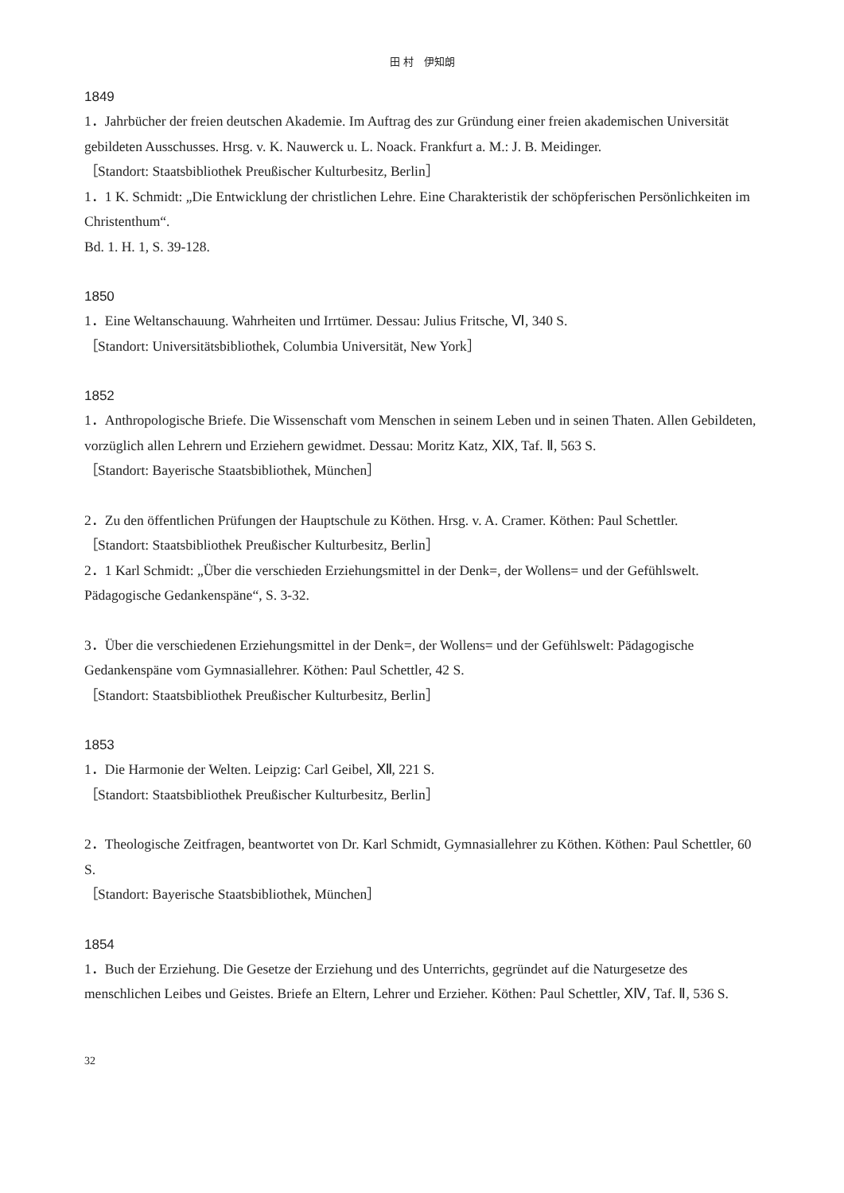田 村　伊知朗
1849
1．Jahrbücher der freien deutschen Akademie. Im Auftrag des zur Gründung einer freien akademischen Universität gebildeten Ausschusses. Hrsg. v. K. Nauwerck u. L. Noack. Frankfurt a. M.: J. B. Meidinger.
［Standort: Staatsbibliothek Preußischer Kulturbesitz, Berlin］
1．1 K. Schmidt: „Die Entwicklung der christlichen Lehre. Eine Charakteristik der schöpferischen Persönlichkeiten im Christenthum“.
Bd. 1. H. 1, S. 39-128.
1850
1．Eine Weltanschauung. Wahrheiten und Irrtümer. Dessau: Julius Fritsche, Ⅵ, 340 S.
［Standort: Universitätsbibliothek, Columbia Universität, New York］
1852
1．Anthropologische Briefe. Die Wissenschaft vom Menschen in seinem Leben und in seinen Thaten. Allen Gebildeten, vorzüglich allen Lehrern und Erziehern gewidmet. Dessau: Moritz Katz, ⅩⅨ, Taf. Ⅱ, 563 S.
［Standort: Bayerische Staatsbibliothek, München］
2．Zu den öffentlichen Prüfungen der Hauptschule zu Köthen. Hrsg. v. A. Cramer. Köthen: Paul Schettler.
［Standort: Staatsbibliothek Preußischer Kulturbesitz, Berlin］
2．1 Karl Schmidt: „Über die verschieden Erziehungsmittel in der Denk=, der Wollens= und der Gefühlswelt. Pädagogische Gedankenspäne“, S. 3-32.
3．Über die verschiedenen Erziehungsmittel in der Denk=, der Wollens= und der Gefühlswelt: Pädagogische Gedankenspäne vom Gymnasiallehrer. Köthen: Paul Schettler, 42 S.
［Standort: Staatsbibliothek Preußischer Kulturbesitz, Berlin］
1853
1．Die Harmonie der Welten. Leipzig: Carl Geibel, Ⅻ, 221 S.
［Standort: Staatsbibliothek Preußischer Kulturbesitz, Berlin］
2．Theologische Zeitfragen, beantwortet von Dr. Karl Schmidt, Gymnasiallehrer zu Köthen. Köthen: Paul Schettler, 60 S.
［Standort: Bayerische Staatsbibliothek, München］
1854
1．Buch der Erziehung. Die Gesetze der Erziehung und des Unterrichts, gegründet auf die Naturgesetze des menschlichen Leibes und Geistes. Briefe an Eltern, Lehrer und Erzieher. Köthen: Paul Schettler, ⅩⅣ, Taf. Ⅱ, 536 S.
32